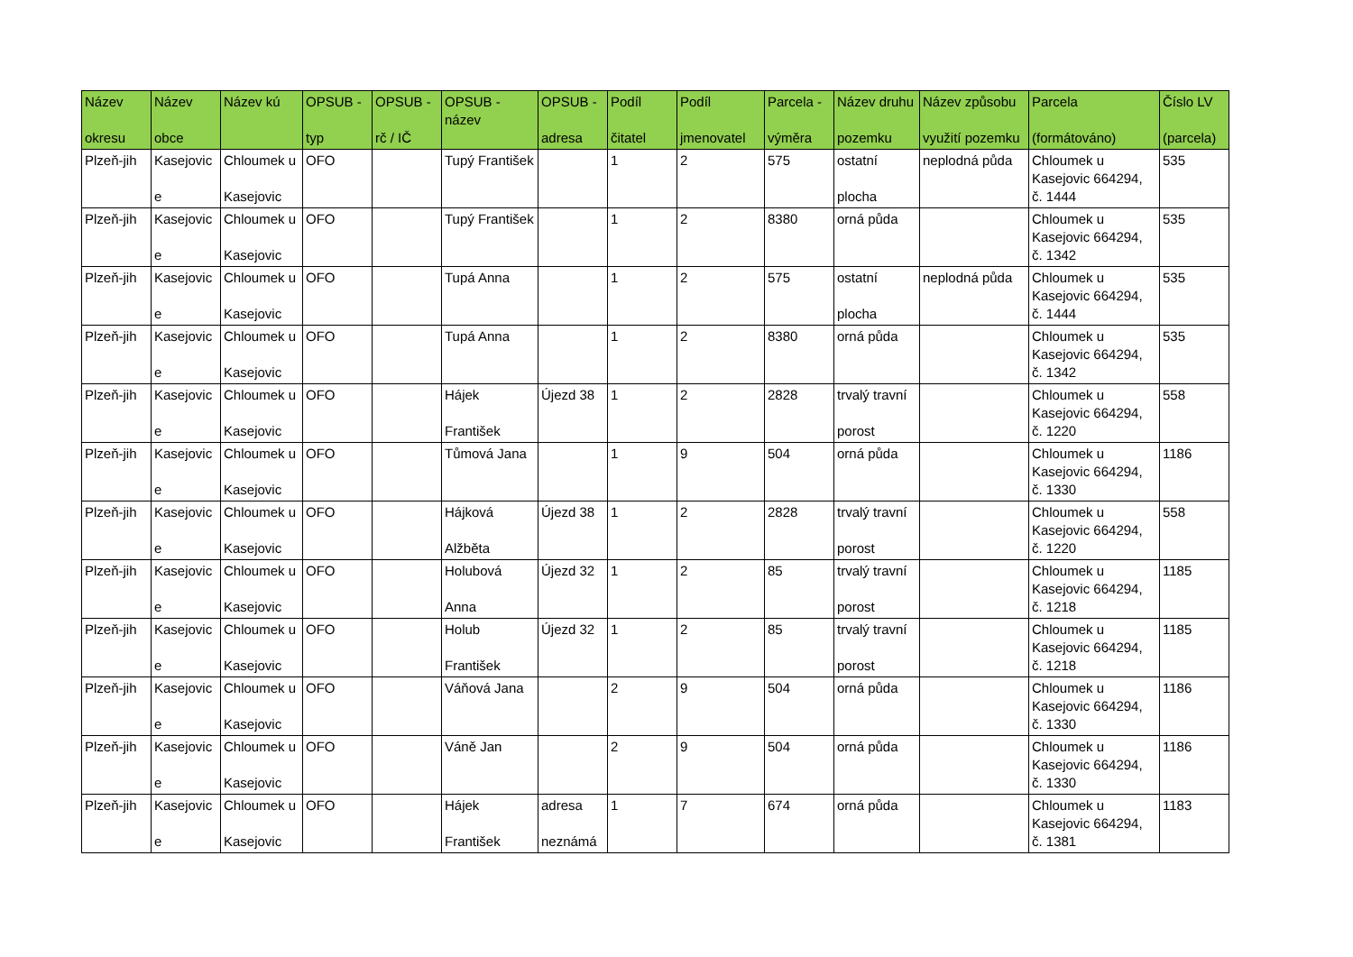| Název okresu | Název obce | Název kú | OPSUB - typ | OPSUB - rč / IČ | OPSUB - název | OPSUB - adresa | Podíl čitatel | Podíl jmenovatel | Parcela - výměra | Název druhu pozemku | Název způsobu využití pozemku | Parcela (formátováno) | Číslo LV (parcela) |
| --- | --- | --- | --- | --- | --- | --- | --- | --- | --- | --- | --- | --- | --- |
| Plzeň-jih | Kasejovic e | Chloumek u Kasejovic | OFO | | Tupý František | | 1 | 2 | 575 | ostatní plocha | neplodná půda | Chloumek u Kasejovic 664294, č. 1444 | 535 |
| Plzeň-jih | Kasejovic e | Chloumek u Kasejovic | OFO | | Tupý František | | 1 | 2 | 8380 | orná půda | | Chloumek u Kasejovic 664294, č. 1342 | 535 |
| Plzeň-jih | Kasejovic e | Chloumek u Kasejovic | OFO | | Tupá Anna | | 1 | 2 | 575 | ostatní plocha | neplodná půda | Chloumek u Kasejovic 664294, č. 1444 | 535 |
| Plzeň-jih | Kasejovic e | Chloumek u Kasejovic | OFO | | Tupá Anna | | 1 | 2 | 8380 | orná půda | | Chloumek u Kasejovic 664294, č. 1342 | 535 |
| Plzeň-jih | Kasejovic e | Chloumek u Kasejovic | OFO | | Hájek František | Újezd 38 | 1 | 2 | 2828 | trvalý travní porost | | Chloumek u Kasejovic 664294, č. 1220 | 558 |
| Plzeň-jih | Kasejovic e | Chloumek u Kasejovic | OFO | | Tůmová Jana | | 1 | 9 | 504 | orná půda | | Chloumek u Kasejovic 664294, č. 1330 | 1186 |
| Plzeň-jih | Kasejovic e | Chloumek u Kasejovic | OFO | | Hájková Alžběta | Újezd 38 | 1 | 2 | 2828 | trvalý travní porost | | Chloumek u Kasejovic 664294, č. 1220 | 558 |
| Plzeň-jih | Kasejovic e | Chloumek u Kasejovic | OFO | | Holubová Anna | Újezd 32 | 1 | 2 | 85 | trvalý travní porost | | Chloumek u Kasejovic 664294, č. 1218 | 1185 |
| Plzeň-jih | Kasejovic e | Chloumek u Kasejovic | OFO | | Holub František | Újezd 32 | 1 | 2 | 85 | trvalý travní porost | | Chloumek u Kasejovic 664294, č. 1218 | 1185 |
| Plzeň-jih | Kasejovic e | Chloumek u Kasejovic | OFO | | Váňová Jana | | 2 | 9 | 504 | orná půda | | Chloumek u Kasejovic 664294, č. 1330 | 1186 |
| Plzeň-jih | Kasejovic e | Chloumek u Kasejovic | OFO | | Váně Jan | | 2 | 9 | 504 | orná půda | | Chloumek u Kasejovic 664294, č. 1330 | 1186 |
| Plzeň-jih | Kasejovic e | Chloumek u Kasejovic | OFO | | Hájek František | adresa neznámá | 1 | 7 | 674 | orná půda | | Chloumek u Kasejovic 664294, č. 1381 | 1183 |